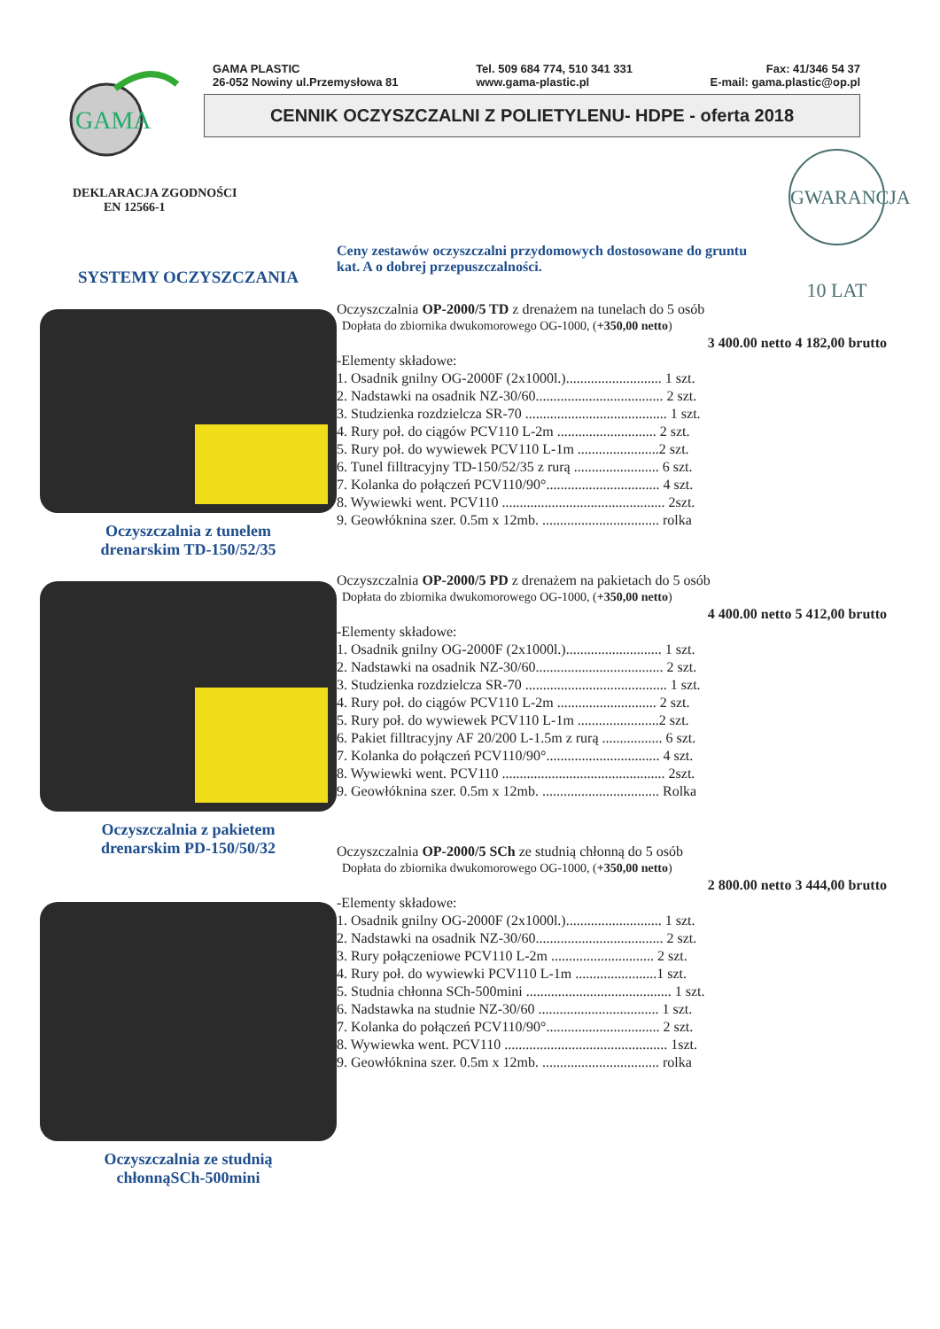GAMA
GAMA PLASTIC
26-052 Nowiny ul.Przemysłowa 81
Tel. 509 684 774, 510 341 331
www.gama-plastic.pl
Fax: 41/346 54 37
E-mail: gama.plastic@op.pl
CENNIK OCZYSZCZALNI Z POLIETYLENU- HDPE - oferta 2018
GWARANCJA 10 LAT
DEKLARACJA ZGODNOŚCI
EN 12566-1
SYSTEMY OCZYSZCZANIA
Oczyszczalnia z tunelem
drenarskim TD-150/52/35
Oczyszczalnia z pakietem
drenarskim PD-150/50/32
Oczyszczalnia ze studnią
chłonnąSCh-500mini
Ceny zestawów oczyszczalni przydomowych dostosowane do gruntu
kat. A o dobrej przepuszczalności.
Oczyszczalnia OP-2000/5 TD z drenażem na tunelach do 5 osób
Dopłata do zbiornika dwukomorowego OG-1000, (+350,00 netto)
3 400.00 netto 4 182,00 brutto
-Elementy składowe:
1. Osadnik gnilny OG-2000F (2x1000l.)........................... 1 szt.
2. Nadstawki na osadnik NZ-30/60.................................... 2 szt.
3. Studzienka rozdzielcza SR-70 ........................................ 1 szt.
4. Rury poł. do ciągów PCV110 L-2m ............................ 2 szt.
5. Rury poł. do wywiewek PCV110 L-1m .......................2 szt.
6. Tunel filltracyjny TD-150/52/35 z rurą ........................ 6 szt.
7. Kolanka do połączeń PCV110/90°................................ 4 szt.
8. Wywiewki went. PCV110 .............................................. 2szt.
9. Geowłóknina szer. 0.5m x 12mb. ................................. rolka
Oczyszczalnia OP-2000/5 PD z drenażem na pakietach do 5 osób
Dopłata do zbiornika dwukomorowego OG-1000, (+350,00 netto)
4 400.00 netto 5 412,00 brutto
-Elementy składowe:
1. Osadnik gnilny OG-2000F (2x1000l.)........................... 1 szt.
2. Nadstawki na osadnik NZ-30/60.................................... 2 szt.
3. Studzienka rozdzielcza SR-70 ........................................ 1 szt.
4. Rury poł. do ciągów PCV110 L-2m ............................ 2 szt.
5. Rury poł. do wywiewek PCV110 L-1m .......................2 szt.
6. Pakiet filltracyjny AF 20/200 L-1.5m z rurą ................. 6 szt.
7. Kolanka do połączeń PCV110/90°................................ 4 szt.
8. Wywiewki went. PCV110 .............................................. 2szt.
9. Geowłóknina szer. 0.5m x 12mb. ................................. Rolka
Oczyszczalnia OP-2000/5 SCh ze studnią chłonną do 5 osób
Dopłata do zbiornika dwukomorowego OG-1000, (+350,00 netto)
2 800.00 netto 3 444,00 brutto
-Elementy składowe:
1. Osadnik gnilny OG-2000F (2x1000l.)........................... 1 szt.
2. Nadstawki na osadnik NZ-30/60.................................... 2 szt.
3. Rury połączeniowe PCV110 L-2m ............................. 2 szt.
4. Rury poł. do wywiewki PCV110 L-1m .......................1 szt.
5. Studnia chłonna SCh-500mini ......................................... 1 szt.
6. Nadstawka na studnie NZ-30/60 .................................. 1 szt.
7. Kolanka do połączeń PCV110/90°................................ 2 szt.
8. Wywiewka went. PCV110 .............................................. 1szt.
9. Geowłóknina szer. 0.5m x 12mb. ................................. rolka